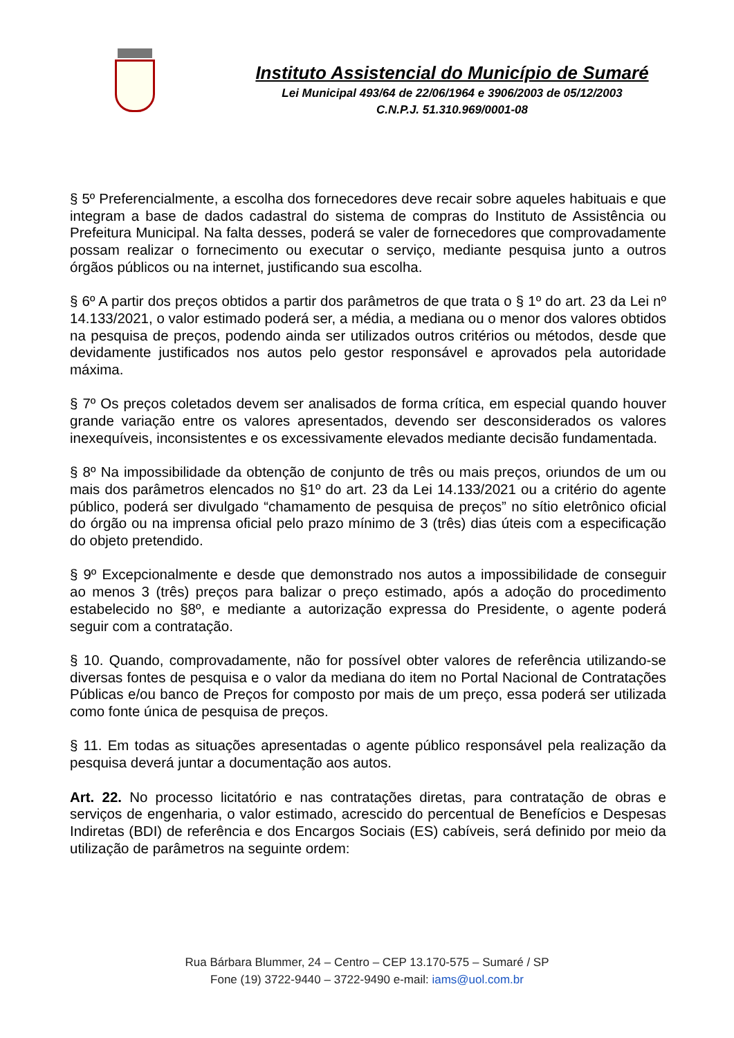Instituto Assistencial do Município de Sumaré
Lei Municipal 493/64 de 22/06/1964 e 3906/2003 de 05/12/2003
C.N.P.J. 51.310.969/0001-08
§ 5º Preferencialmente, a escolha dos fornecedores deve recair sobre aqueles habituais e que integram a base de dados cadastral do sistema de compras do Instituto de Assistência ou Prefeitura Municipal. Na falta desses, poderá se valer de fornecedores que comprovadamente possam realizar o fornecimento ou executar o serviço, mediante pesquisa junto a outros órgãos públicos ou na internet, justificando sua escolha.
§ 6º A partir dos preços obtidos a partir dos parâmetros de que trata o § 1º do art. 23 da Lei nº 14.133/2021, o valor estimado poderá ser, a média, a mediana ou o menor dos valores obtidos na pesquisa de preços, podendo ainda ser utilizados outros critérios ou métodos, desde que devidamente justificados nos autos pelo gestor responsável e aprovados pela autoridade máxima.
§ 7º Os preços coletados devem ser analisados de forma crítica, em especial quando houver grande variação entre os valores apresentados, devendo ser desconsiderados os valores inexequíveis, inconsistentes e os excessivamente elevados mediante decisão fundamentada.
§ 8º Na impossibilidade da obtenção de conjunto de três ou mais preços, oriundos de um ou mais dos parâmetros elencados no §1º do art. 23 da Lei 14.133/2021 ou a critério do agente público, poderá ser divulgado “chamamento de pesquisa de preços” no sítio eletrônico oficial do órgão ou na imprensa oficial pelo prazo mínimo de 3 (três) dias úteis com a especificação do objeto pretendido.
§ 9º Excepcionalmente e desde que demonstrado nos autos a impossibilidade de conseguir ao menos 3 (três) preços para balizar o preço estimado, após a adoção do procedimento estabelecido no §8º, e mediante a autorização expressa do Presidente, o agente poderá seguir com a contratação.
§ 10. Quando, comprovadamente, não for possível obter valores de referência utilizando-se diversas fontes de pesquisa e o valor da mediana do item no Portal Nacional de Contratações Públicas e/ou banco de Preços for composto por mais de um preço, essa poderá ser utilizada como fonte única de pesquisa de preços.
§ 11. Em todas as situações apresentadas o agente público responsável pela realização da pesquisa deverá juntar a documentação aos autos.
Art. 22. No processo licitatório e nas contratações diretas, para contratação de obras e serviços de engenharia, o valor estimado, acrescido do percentual de Benefícios e Despesas Indiretas (BDI) de referência e dos Encargos Sociais (ES) cabíveis, será definido por meio da utilização de parâmetros na seguinte ordem:
Rua Bárbara Blummer, 24 – Centro – CEP 13.170-575 – Sumaré / SP
Fone (19) 3722-9440 – 3722-9490 e-mail: iams@uol.com.br